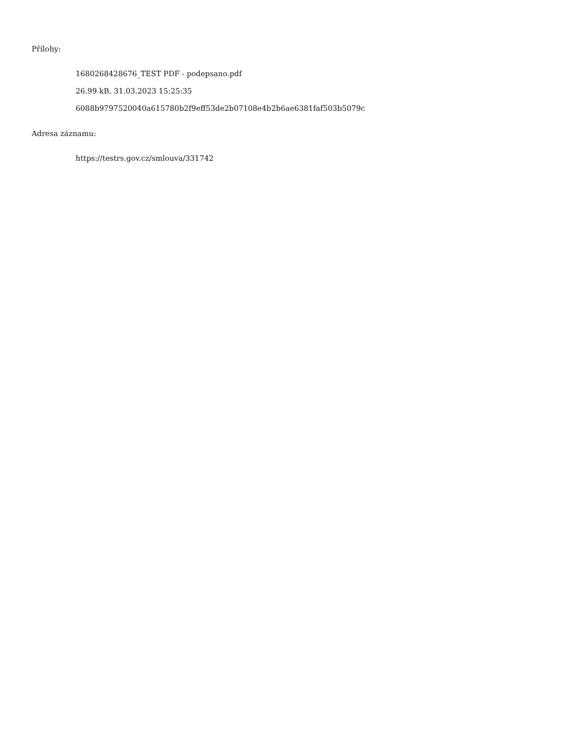Přílohy:
1680268428676_TEST PDF - podepsano.pdf
26.99 kB, 31.03.2023 15:25:35
6088b9797520040a615780b2f9eff53de2b07108e4b2b6ae6381faf503b5079c
Adresa záznamu:
https://testrs.gov.cz/smlouva/331742